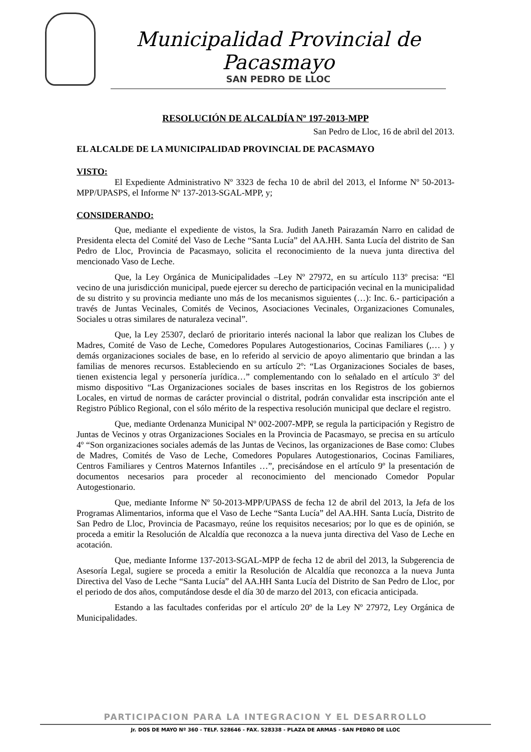Municipalidad Provincial de Pacasmayo
SAN PEDRO DE LLOC
RESOLUCIÓN DE ALCALDÍA Nº 197-2013-MPP
San Pedro de Lloc, 16 de abril del 2013.
EL ALCALDE DE LA MUNICIPALIDAD PROVINCIAL DE PACASMAYO
VISTO:
El Expediente Administrativo Nº 3323 de fecha 10 de abril del 2013, el Informe Nº 50-2013-MPP/UPASPS, el Informe Nº 137-2013-SGAL-MPP, y;
CONSIDERANDO:
Que, mediante el expediente de vistos, la Sra. Judith Janeth Pairazamán Narro en calidad de Presidenta electa del Comité del Vaso de Leche “Santa Lucía” del AA.HH. Santa Lucía del distrito de San Pedro de Lloc, Provincia de Pacasmayo, solicita el reconocimiento de la nueva junta directiva del mencionado Vaso de Leche.
Que, la Ley Orgánica de Municipalidades –Ley Nº 27972, en su artículo 113º precisa: “El vecino de una jurisdicción municipal, puede ejercer su derecho de participación vecinal en la municipalidad de su distrito y su provincia mediante uno más de los mecanismos siguientes (…): Inc. 6.- participación a través de Juntas Vecinales, Comités de Vecinos, Asociaciones Vecinales, Organizaciones Comunales, Sociales u otras similares de naturaleza vecinal”.
Que, la Ley 25307, declaró de prioritario interés nacional la labor que realizan los Clubes de Madres, Comité de Vaso de Leche, Comedores Populares Autogestionarios, Cocinas Familiares (,… ) y demás organizaciones sociales de base, en lo referido al servicio de apoyo alimentario que brindan a las familias de menores recursos. Estableciendo en su artículo 2º: “Las Organizaciones Sociales de bases, tienen existencia legal y personería jurídica…” complementando con lo señalado en el artículo 3º del mismo dispositivo “Las Organizaciones sociales de bases inscritas en los Registros de los gobiernos Locales, en virtud de normas de carácter provincial o distrital, podrán convalidar esta inscripción ante el Registro Público Regional, con el sólo mérito de la respectiva resolución municipal que declare el registro.
Que, mediante Ordenanza Municipal Nº 002-2007-MPP, se regula la participación y Registro de Juntas de Vecinos y otras Organizaciones Sociales en la Provincia de Pacasmayo, se precisa en su artículo 4º “Son organizaciones sociales además de las Juntas de Vecinos, las organizaciones de Base como: Clubes de Madres, Comités de Vaso de Leche, Comedores Populares Autogestionarios, Cocinas Familiares, Centros Familiares y Centros Maternos Infantiles …”, precisándose en el artículo 9º la presentación de documentos necesarios para proceder al reconocimiento del mencionado Comedor Popular Autogestionario.
Que, mediante Informe Nº 50-2013-MPP/UPASS de fecha 12 de abril del 2013, la Jefa de los Programas Alimentarios, informa que el Vaso de Leche “Santa Lucía” del AA.HH. Santa Lucía, Distrito de San Pedro de Lloc, Provincia de Pacasmayo, reúne los requisitos necesarios; por lo que es de opinión, se proceda a emitir la Resolución de Alcaldía que reconozca a la nueva junta directiva del Vaso de Leche en acotación.
Que, mediante Informe 137-2013-SGAL-MPP de fecha 12 de abril del 2013, la Subgerencia de Asesoría Legal, sugiere se proceda a emitir la Resolución de Alcaldía que reconozca a la nueva Junta Directiva del Vaso de Leche “Santa Lucía” del AA.HH Santa Lucía del Distrito de San Pedro de Lloc, por el periodo de dos años, computándose desde el día 30 de marzo del 2013, con eficacia anticipada.
Estando a las facultades conferidas por el artículo 20º de la Ley Nº 27972, Ley Orgánica de Municipalidades.
PARTICIPACION PARA LA INTEGRACION Y EL DESARROLLO
Jr. DOS DE MAYO Nº 360 - TELF. 528646 - FAX. 528338 - PLAZA DE ARMAS - SAN PEDRO DE LLOC